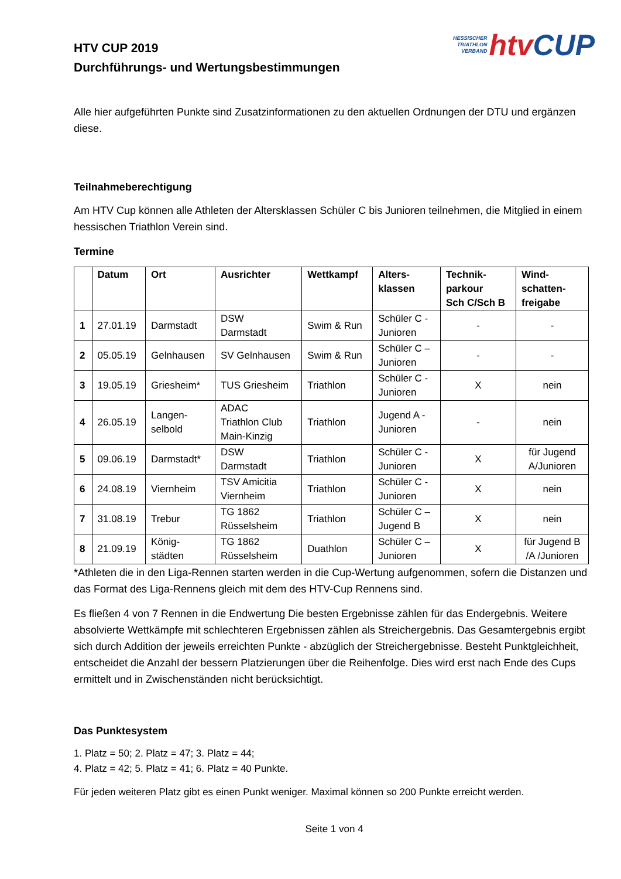HTV CUP 2019
Durchführungs- und Wertungsbestimmungen
HESSISCHER
TRIATHLON
VERBAND
htv CUP
Alle hier aufgeführten Punkte sind Zusatzinformationen zu den aktuellen Ordnungen der DTU und ergänzen diese.
Teilnahmeberechtigung
Am HTV Cup können alle Athleten der Altersklassen Schüler C bis Junioren teilnehmen, die Mitglied in einem hessischen Triathlon Verein sind.
Termine
| | Datum | Ort | Ausrichter | Wettkampf | Alters- klassen | Technik- parkour Sch C/Sch B | Wind- schatten- freigabe |
| --- | --- | --- | --- | --- | --- | --- | --- |
| 1 | 27.01.19 | Darmstadt | DSW Darmstadt | Swim & Run | Schüler C - Junioren | - | - |
| 2 | 05.05.19 | Gelnhausen | SV Gelnhausen | Swim & Run | Schüler C – Junioren | - | - |
| 3 | 19.05.19 | Griesheim* | TUS Griesheim | Triathlon | Schüler C - Junioren | X | nein |
| 4 | 26.05.19 | Langen- selbold | ADAC Triathlon Club Main-Kinzig | Triathlon | Jugend A - Junioren | - | nein |
| 5 | 09.06.19 | Darmstadt* | DSW Darmstadt | Triathlon | Schüler C - Junioren | X | für Jugend A/Junioren |
| 6 | 24.08.19 | Viernheim | TSV Amicitia Viernheim | Triathlon | Schüler C - Junioren | X | nein |
| 7 | 31.08.19 | Trebur | TG 1862 Rüsselsheim | Triathlon | Schüler C – Jugend B | X | nein |
| 8 | 21.09.19 | König- städten | TG 1862 Rüsselsheim | Duathlon | Schüler C – Junioren | X | für Jugend B /A /Junioren |
*Athleten die in den Liga-Rennen starten werden in die Cup-Wertung aufgenommen, sofern die Distanzen und das Format des Liga-Rennens gleich mit dem des HTV-Cup Rennens sind.
Es fließen 4 von 7 Rennen in die Endwertung Die besten Ergebnisse zählen für das Endergebnis. Weitere absolvierte Wettkämpfe mit schlechteren Ergebnissen zählen als Streichergebnis. Das Gesamtergebnis ergibt sich durch Addition der jeweils erreichten Punkte - abzüglich der Streichergebnisse. Besteht Punktgleichheit, entscheidet die Anzahl der bessern Platzierungen über die Reihenfolge. Dies wird erst nach Ende des Cups ermittelt und in Zwischenständen nicht berücksichtigt.
Das Punktesystem
1. Platz = 50; 2. Platz = 47; 3. Platz = 44;
4. Platz = 42; 5. Platz = 41; 6. Platz = 40 Punkte.
Für jeden weiteren Platz gibt es einen Punkt weniger. Maximal können so 200 Punkte erreicht werden.
Seite 1 von 4